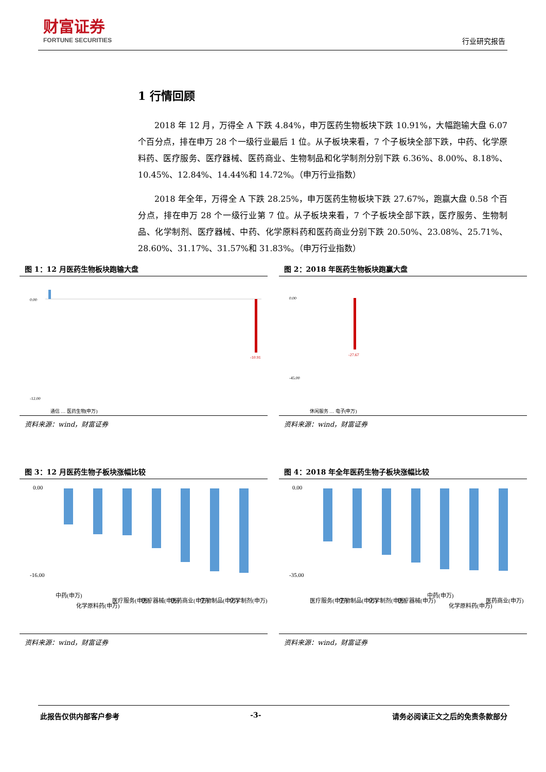财富证券
FORTUNE SECURITIES
行业研究报告
1 行情回顾
2018 年 12 月，万得全 A 下跌 4.84%，申万医药生物板块下跌 10.91%，大幅跑输大盘 6.07 个百分点，排在申万 28 个一级行业最后 1 位。从子板块来看，7 个子板块全部下跌，中药、化学原料药、医疗服务、医疗器械、医药商业、生物制品和化学制剂分别下跌 6.36%、8.00%、8.18%、10.45%、12.84%、14.44%和 14.72%。（申万行业指数）
2018 年全年，万得全 A 下跌 28.25%，申万医药生物板块下跌 27.67%，跑赢大盘 0.58 个百分点，排在申万 28 个一级行业第 7 位。从子板块来看，7 个子板块全部下跌，医疗服务、生物制品、化学制剂、医疗器械、中药、化学原料药和医药商业分别下跌 20.50%、23.08%、25.71%、28.60%、31.17%、31.57%和 31.83%。（申万行业指数）
图 1：12 月医药生物板块跑输大盘
0.00
-12.00
-10.91
通信 … 医药生物(申万)
资料来源：wind，财富证券
图 2：2018 年医药生物板块跑赢大盘
0.00
-45.00
-27.67
休闲服务 … 电子(申万)
资料来源：wind，财富证券
图 3：12 月医药生物子板块涨幅比较
0.00
-16.00
中药(申万)
化学原料药(申万)
医疗服务(申万)
医疗器械(申万)
医药商业(申万)
生物制品(申万)
化学制剂(申万)
资料来源：wind，财富证券
图 4：2018 年全年医药生物子板块涨幅比较
0.00
-35.00
医疗服务(申万)
生物制品(申万)
化学制剂(申万)
医疗器械(申万)
中药(申万)
化学原料药(申万)
医药商业(申万)
资料来源：wind，财富证券
此报告仅供内部客户参考 -3- 请务必阅读正文之后的免责条款部分